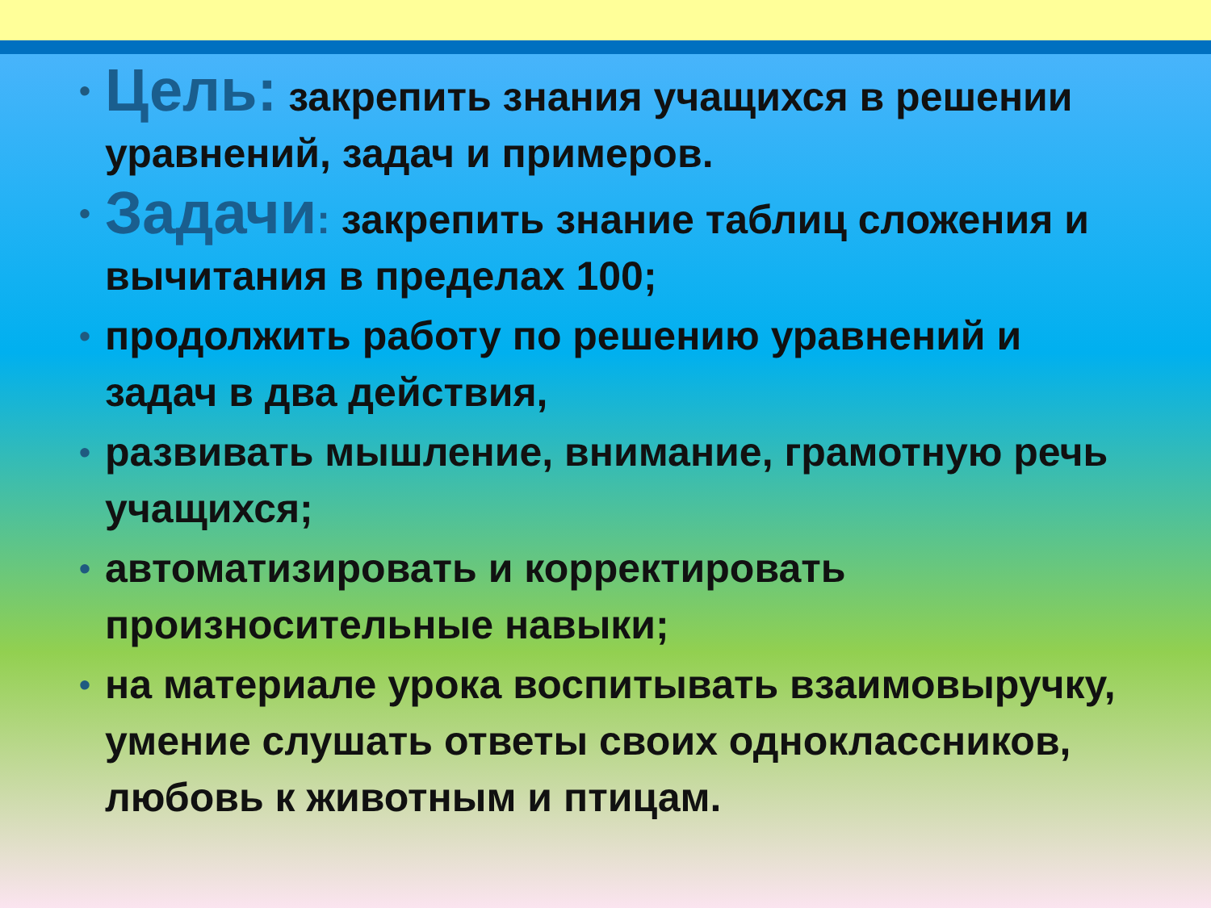• Цель: закрепить знания учащихся в решении уравнений, задач и примеров.
• Задачи: закрепить знание таблиц сложения и вычитания в пределах 100;
• продолжить работу по решению уравнений и задач в два действия,
• развивать мышление, внимание, грамотную речь учащихся;
• автоматизировать и корректировать произносительные навыки;
• на материале урока воспитывать взаимовыручку, умение слушать ответы своих одноклассников, любовь к животным и птицам.